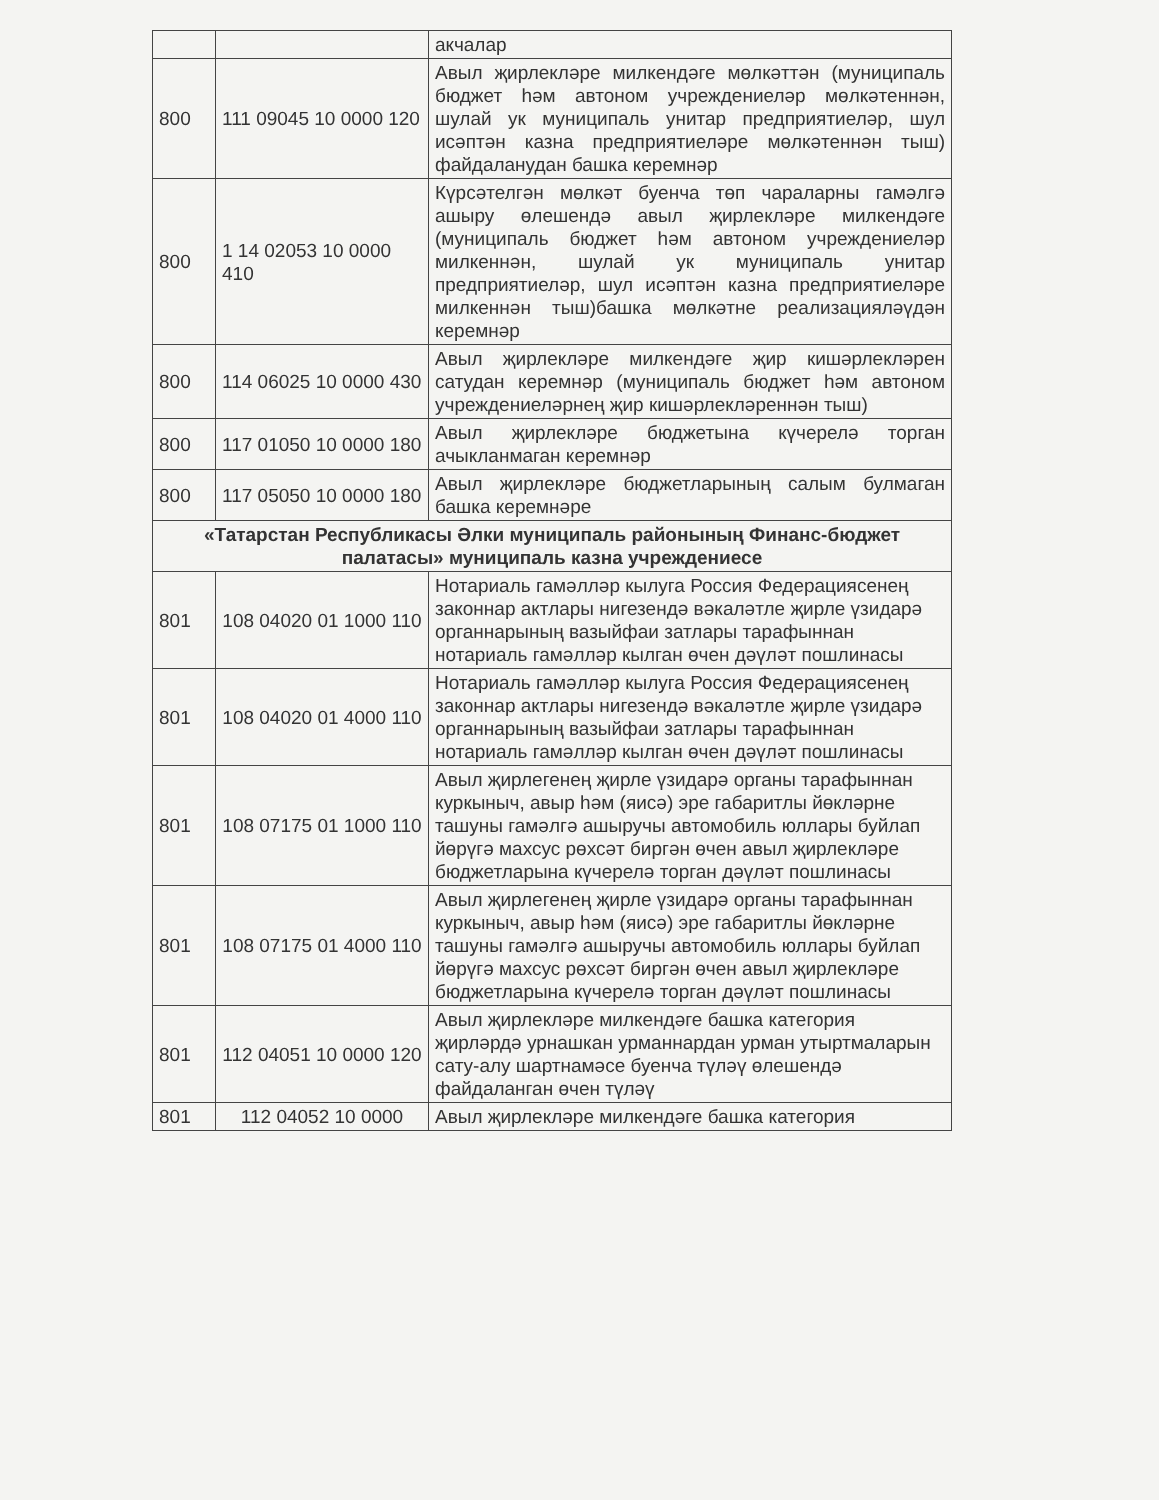| | | акчалар |
| 800 | 111 09045 10 0000 120 | Авыл җирлекләре милкендәге мөлкәттән (муниципаль бюджет һәм автоном учреждениеләр мөлкәтеннән, шулай ук муниципаль унитар предприятиеләр, шул исәптән казна предприятиеләре мөлкәтеннән тыш) файдаланудан башка керемнәр |
| 800 | 1 14 02053 10 0000 410 | Күрсәтелгән мөлкәт буенча төп чараларны гамәлгә ашыру өлешендә авыл җирлекләре милкендәге (муниципаль бюджет һәм автоном учреждениеләр милкеннән, шулай ук муниципаль унитар предприятиеләр, шул исәптән казна предприятиеләре милкеннән тыш)башка мөлкәтне реализацияләүдән керемнәр |
| 800 | 114 06025 10 0000 430 | Авыл җирлекләре милкендәге җир кишәрлекләрен сатудан керемнәр (муниципаль бюджет һәм автоном учреждениеләрнең җир кишәрлекләреннән тыш) |
| 800 | 117 01050 10 0000 180 | Авыл җирлекләре бюджетына күчерелә торган ачыкланмаган керемнәр |
| 800 | 117 05050 10 0000 180 | Авыл җирлекләре бюджетларының салым булмаган башка керемнәре |
| «Татарстан Республикасы Әлки муниципаль районының Финанс-бюджет палатасы» муниципаль казна учреждениесе | | |
| 801 | 108 04020 01 1000 110 | Нотариаль гамәлләр кылуга Россия Федерациясенең законнар актлары нигезендә вәкаләтле җирле үзидарә органнарының вазыйфаи затлары тарафыннан нотариаль гамәлләр кылган өчен дәүләт пошлинасы |
| 801 | 108 04020 01 4000 110 | Нотариаль гамәлләр кылуга Россия Федерациясенең законнар актлары нигезендә вәкаләтле җирле үзидарә органнарының вазыйфаи затлары тарафыннан нотариаль гамәлләр кылган өчен дәүләт пошлинасы |
| 801 | 108 07175 01 1000 110 | Авыл җирлегенең җирле үзидарә органы тарафыннан куркыныч, авыр һәм (яисә) эре габаритлы йөкләрне ташуны гамәлгә ашыручы автомобиль юллары буйлап йөрүгә махсус рөхсәт биргән өчен авыл җирлекләре бюджетларына күчерелә торган дәүләт пошлинасы |
| 801 | 108 07175 01 4000 110 | Авыл җирлегенең җирле үзидарә органы тарафыннан куркыныч, авыр һәм (яисә) эре габаритлы йөкләрне ташуны гамәлгә ашыручы автомобиль юллары буйлап йөрүгә махсус рөхсәт биргән өчен авыл җирлекләре бюджетларына күчерелә торган дәүләт пошлинасы |
| 801 | 112 04051 10 0000 120 | Авыл җирлекләре милкендәге башка категория җирләрдә урнашкан урманнардан урман утыртмаларын сату-алу шартнамәсе буенча түләү өлешендә файдаланган өчен түләү |
| 801 | 112 04052 10 0000 | Авыл җирлекләре милкендәге башка категория |